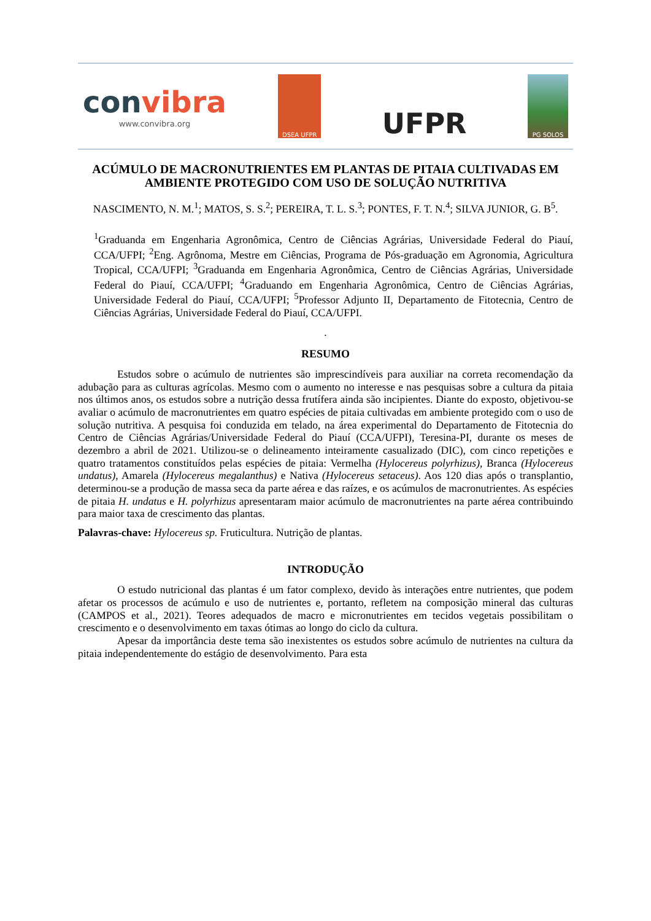convibra
www.convibra.org
DSEA UFPR
UFPR
PG SOLOS
ACÚMULO DE MACRONUTRIENTES EM PLANTAS DE PITAIA CULTIVADAS EM AMBIENTE PROTEGIDO COM USO DE SOLUÇÃO NUTRITIVA
NASCIMENTO, N. M.<sup>1</sup>; MATOS, S. S.<sup>2</sup>; PEREIRA, T. L. S.<sup>3</sup>; PONTES, F. T. N.<sup>4</sup>; SILVA JUNIOR, G. B<sup>5</sup>.
<sup>1</sup> Graduanda em Engenharia Agronômica, Centro de Ciências Agrárias, Universidade Federal do Piauí, CCA/UFPI; <sup>2</sup>Eng. Agrônoma, Mestre em Ciências, Programa de Pós-graduação em Agronomia, Agricultura Tropical, CCA/UFPI; <sup>3</sup>Graduanda em Engenharia Agronômica, Centro de Ciências Agrárias, Universidade Federal do Piauí, CCA/UFPI; <sup>4</sup>Graduando em Engenharia Agronômica, Centro de Ciências Agrárias, Universidade Federal do Piauí, CCA/UFPI; <sup>5</sup>Professor Adjunto II, Departamento de Fitotecnia, Centro de Ciências Agrárias, Universidade Federal do Piauí, CCA/UFPI.
.
RESUMO
Estudos sobre o acúmulo de nutrientes são imprescindíveis para auxiliar na correta recomendação da adubação para as culturas agrícolas. Mesmo com o aumento no interesse e nas pesquisas sobre a cultura da pitaia nos últimos anos, os estudos sobre a nutrição dessa frutífera ainda são incipientes. Diante do exposto, objetivou-se avaliar o acúmulo de macronutrientes em quatro espécies de pitaia cultivadas em ambiente protegido com o uso de solução nutritiva. A pesquisa foi conduzida em telado, na área experimental do Departamento de Fitotecnia do Centro de Ciências Agrárias/Universidade Federal do Piauí (CCA/UFPI), Teresina-PI, durante os meses de dezembro a abril de 2021. Utilizou-se o delineamento inteiramente casualizado (DIC), com cinco repetições e quatro tratamentos constituídos pelas espécies de pitaia: Vermelha (Hylocereus polyrhizus), Branca (Hylocereus undatus), Amarela (Hylocereus megalanthus) e Nativa (Hylocereus setaceus). Aos 120 dias após o transplantio, determinou-se a produção de massa seca da parte aérea e das raízes, e os acúmulos de macronutrientes. As espécies de pitaia H. undatus e H. polyrhizus apresentaram maior acúmulo de macronutrientes na parte aérea contribuindo para maior taxa de crescimento das plantas.
Palavras-chave: Hylocereus sp. Fruticultura. Nutrição de plantas.
INTRODUÇÃO
O estudo nutricional das plantas é um fator complexo, devido às interações entre nutrientes, que podem afetar os processos de acúmulo e uso de nutrientes e, portanto, refletem na composição mineral das culturas (CAMPOS et al., 2021). Teores adequados de macro e micronutrientes em tecidos vegetais possibilitam o crescimento e o desenvolvimento em taxas ótimas ao longo do ciclo da cultura.
Apesar da importância deste tema são inexistentes os estudos sobre acúmulo de nutrientes na cultura da pitaia independentemente do estágio de desenvolvimento. Para esta